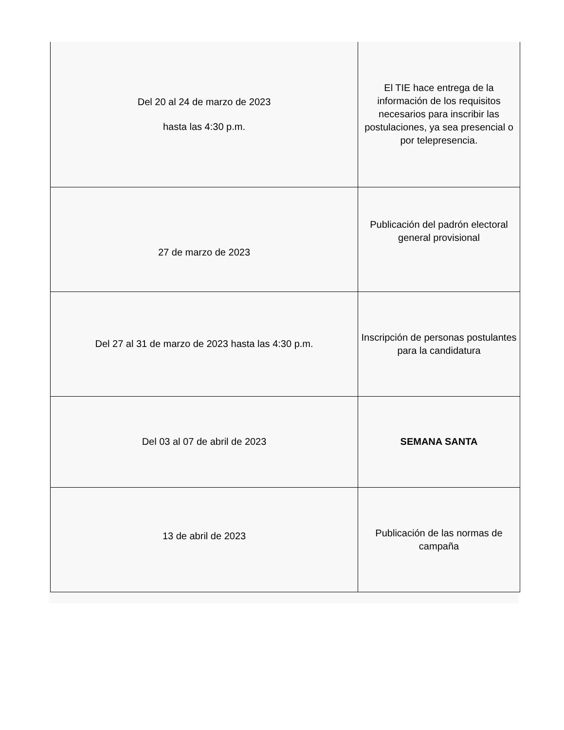| Del 20 al 24 de marzo de 2023 hasta las 4:30 p.m. | El TIE hace entrega de la información de los requisitos necesarios para inscribir las postulaciones, ya sea presencial o por telepresencia. |
| 27 de marzo de 2023 | Publicación del padrón electoral general provisional |
| Del 27 al 31 de marzo de 2023 hasta las 4:30 p.m. | Inscripción de personas postulantes para la candidatura |
| Del 03 al 07 de abril de 2023 | SEMANA SANTA |
| 13 de abril de 2023 | Publicación de las normas de campaña |